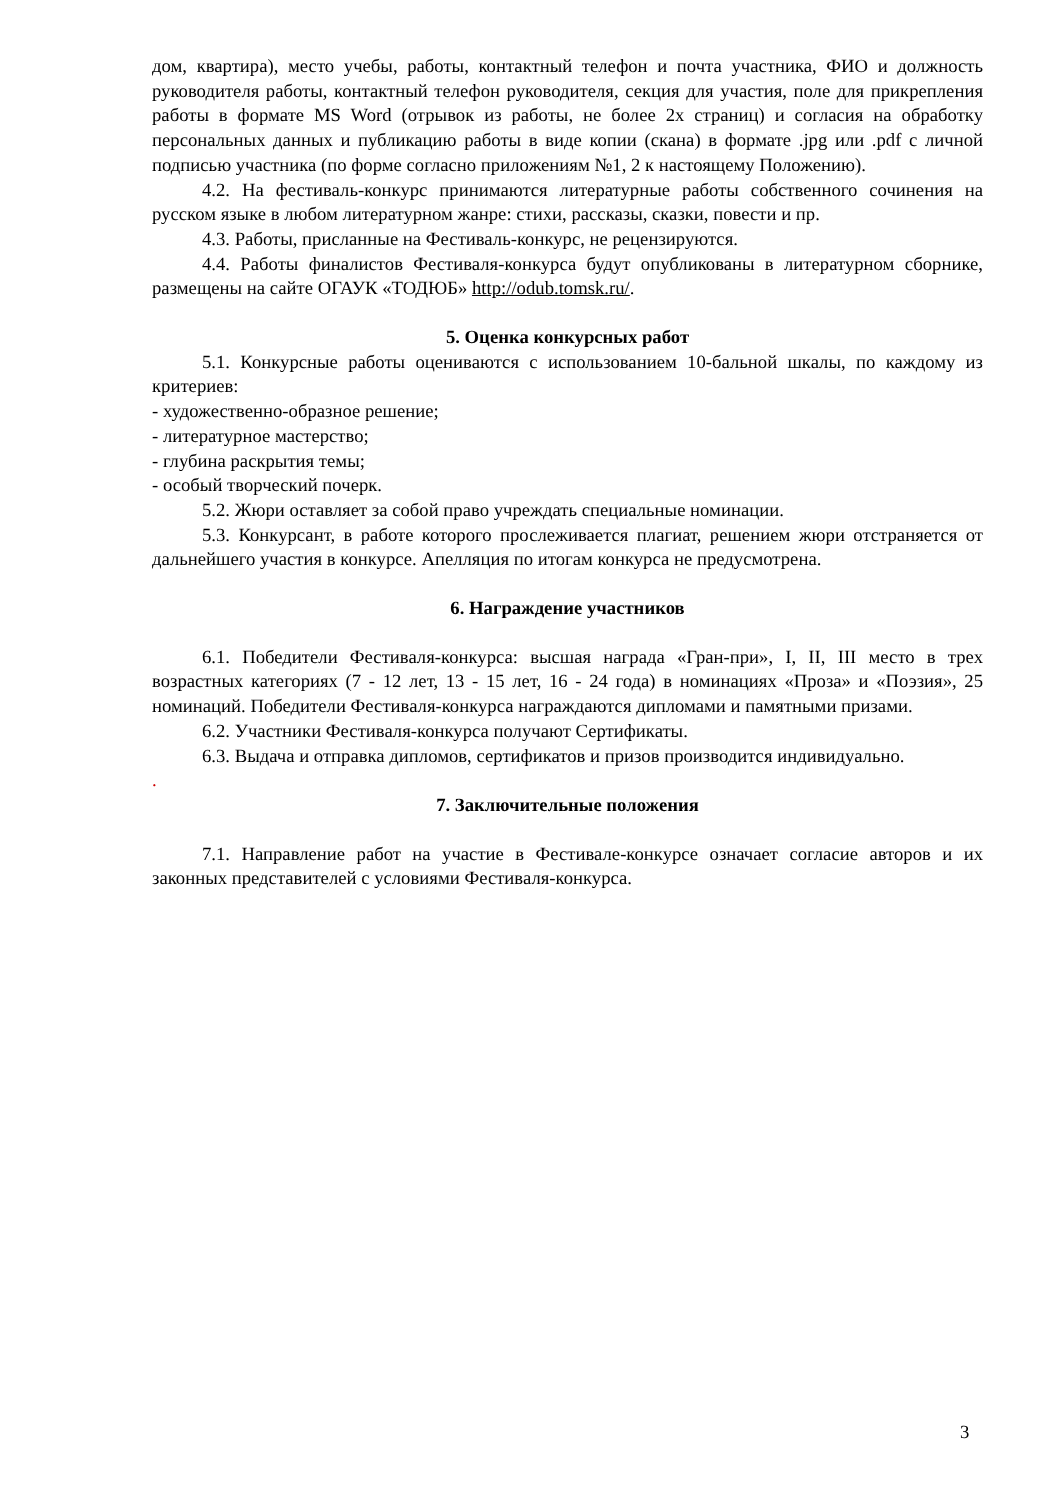дом, квартира), место учебы, работы, контактный телефон и почта участника, ФИО и должность руководителя работы, контактный телефон руководителя, секция для участия, поле для прикрепления работы в формате MS Word (отрывок из работы, не более 2х страниц) и согласия на обработку персональных данных и публикацию работы в виде копии (скана) в формате .jpg или .pdf с личной подписью участника (по форме согласно приложениям №1, 2 к настоящему Положению).
4.2. На фестиваль-конкурс принимаются литературные работы собственного сочинения на русском языке в любом литературном жанре: стихи, рассказы, сказки, повести и пр.
4.3. Работы, присланные на Фестиваль-конкурс, не рецензируются.
4.4. Работы финалистов Фестиваля-конкурса будут опубликованы в литературном сборнике, размещены на сайте ОГАУК «ТОДЮБ» http://odub.tomsk.ru/.
5. Оценка конкурсных работ
5.1. Конкурсные работы оцениваются с использованием 10-бальной шкалы, по каждому из критериев:
- художественно-образное решение;
- литературное мастерство;
- глубина раскрытия темы;
- особый творческий почерк.
5.2. Жюри оставляет за собой право учреждать специальные номинации.
5.3. Конкурсант, в работе которого прослеживается плагиат, решением жюри отстраняется от дальнейшего участия в конкурсе. Апелляция по итогам конкурса не предусмотрена.
6. Награждение участников
6.1. Победители Фестиваля-конкурса: высшая награда «Гран-при», I, II, III место в трех возрастных категориях (7 - 12 лет, 13 - 15 лет, 16 - 24 года) в номинациях «Проза» и «Поэзия», 25 номинаций. Победители Фестиваля-конкурса награждаются дипломами и памятными призами.
6.2. Участники Фестиваля-конкурса получают Сертификаты.
6.3. Выдача и отправка дипломов, сертификатов и призов производится индивидуально.
.
7. Заключительные положения
7.1. Направление работ на участие в Фестивале-конкурсе означает согласие авторов и их законных представителей с условиями Фестиваля-конкурса.
3